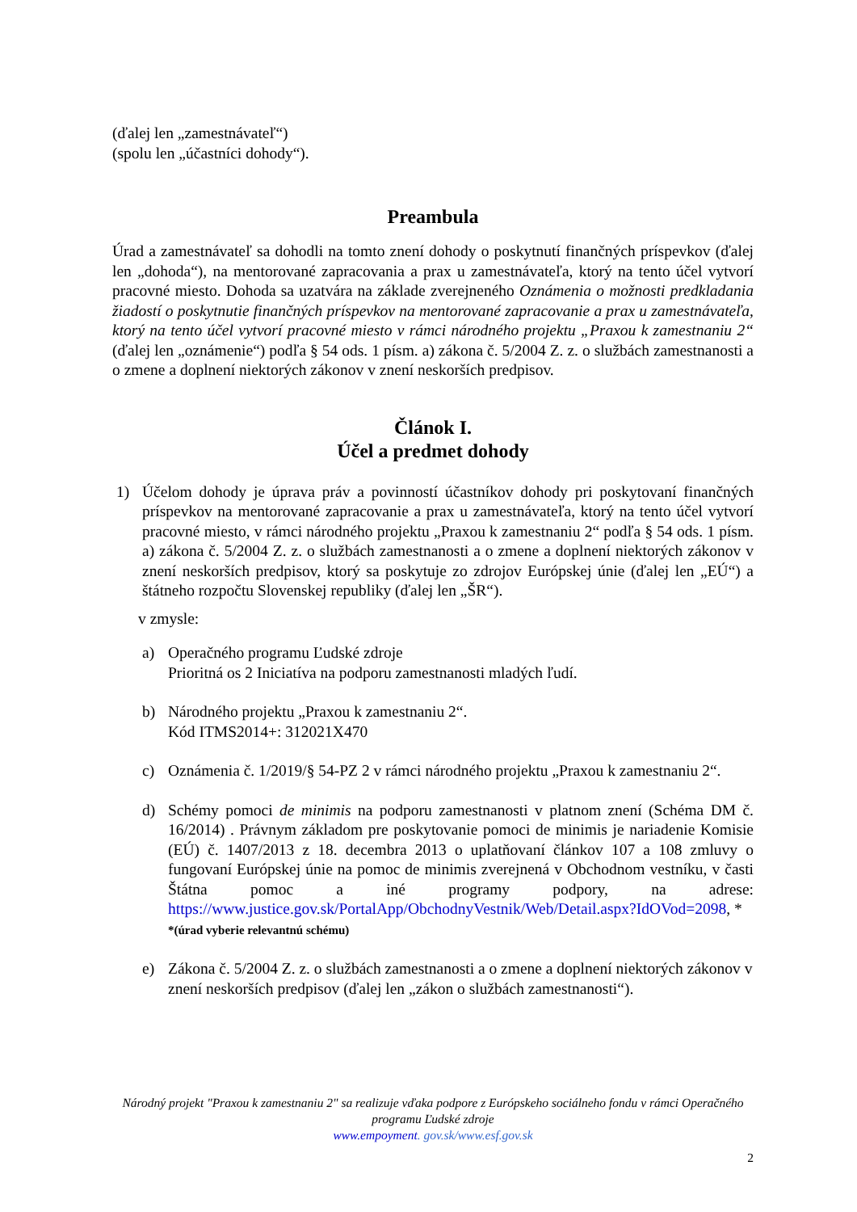(ďalej len „zamestnávateľ“)
(spolu len „účastníci dohody“).
Preambula
Úrad a zamestnávateľ sa dohodli na tomto znení dohody o poskytnutí finančných príspevkov (ďalej len „dohoda“), na mentorované zapracovania a prax u zamestnávateľa, ktorý na tento účel vytvorí pracovné miesto. Dohoda sa uzatvára na základe zverejneného Oznámenia o možnosti predkladania žiadostí o poskytnutie finančných príspevkov na mentorované zapracovanie a prax u zamestnávateľa, ktorý na tento účel vytvorí pracovné miesto v rámci národného projektu „Praxou k zamestnaniu 2“ (ďalej len „oznámenie“) podľa § 54 ods. 1 písm. a) zákona č. 5/2004 Z. z. o službách zamestnanosti a o zmene a doplnení niektorých zákonov v znení neskorších predpisov.
Článok I.
Účel a predmet dohody
1) Účelom dohody je úprava práv a povinností účastníkov dohody pri poskytovaní finančných príspevkov na mentorované zapracovanie a prax u zamestnávateľa, ktorý na tento účel vytvorí pracovné miesto, v rámci národného projektu „Praxou k zamestnaniu 2“ podľa § 54 ods. 1 písm. a) zákona č. 5/2004 Z. z. o službách zamestnanosti a o zmene a doplnení niektorých zákonov v znení neskorších predpisov, ktorý sa poskytuje zo zdrojov Európskej únie (ďalej len „EÚ“) a štátneho rozpočtu Slovenskej republiky (ďalej len „ŠR“).
v zmysle:
a) Operačného programu Ľudské zdroje
Prioritná os 2 Iniciatíva na podporu zamestnanosti mladých ľudí.
b) Národného projektu „Praxou k zamestnaniu 2“.
Kód ITMS2014+: 312021X470
c) Oznámenia č. 1/2019/§ 54-PZ 2 v rámci národného projektu „Praxou k zamestnaniu 2“.
d) Schémy pomoci de minimis na podporu zamestnanosti v platnom znení (Schéma DM č. 16/2014) . Právnym základom pre poskytovanie pomoci de minimis je nariadenie Komisie (EÚ) č. 1407/2013 z 18. decembra 2013 o uplatňovaní článkov 107 a 108 zmluvy o fungovaní Európskej únie na pomoc de minimis zverejnená v Obchodnom vestníku, v časti Štátna pomoc a iné programy podpory, na adrese: https://www.justice.gov.sk/PortalApp/ObchodnyVestnik/Web/Detail.aspx?IdOVod=2098, *
*(úrad vyberie relevantnú schému)
e) Zákona č. 5/2004 Z. z. o službách zamestnanosti a o zmene a doplnení niektorých zákonov v znení neskorších predpisov (ďalej len „zákon o službách zamestnanosti“).
Národný projekt "Praxou k zamestnaniu 2" sa realizuje vďaka podpore z Európskeho sociálneho fondu v rámci Operačného programu Ľudské zdroje
www.empoyment. gov.sk/www.esf.gov.sk
2